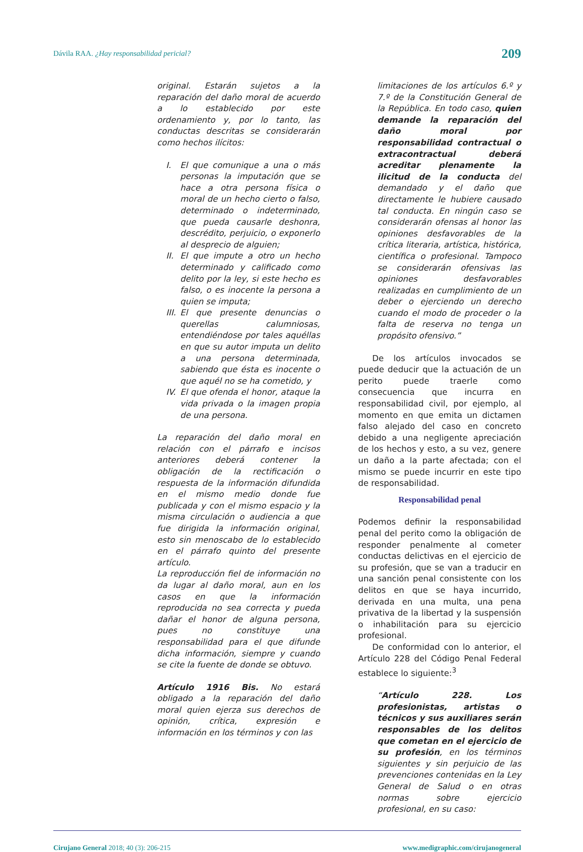Dávila RAA. ¿Hay responsabilidad pericial?
209
original. Estarán sujetos a la reparación del daño moral de acuerdo a lo establecido por este ordenamiento y, por lo tanto, las conductas descritas se considerarán como hechos ilícitos:
I. El que comunique a una o más personas la imputación que se hace a otra persona física o moral de un hecho cierto o falso, determinado o indeterminado, que pueda causarle deshonra, descrédito, perjuicio, o exponerlo al desprecio de alguien;
II. El que impute a otro un hecho determinado y calificado como delito por la ley, si este hecho es falso, o es inocente la persona a quien se imputa;
III. El que presente denuncias o querellas calumniosas, entendiéndose por tales aquéllas en que su autor imputa un delito a una persona determinada, sabiendo que ésta es inocente o que aquél no se ha cometido, y
IV. El que ofenda el honor, ataque la vida privada o la imagen propia de una persona.
La reparación del daño moral en relación con el párrafo e incisos anteriores deberá contener la obligación de la rectificación o respuesta de la información difundida en el mismo medio donde fue publicada y con el mismo espacio y la misma circulación o audiencia a que fue dirigida la información original, esto sin menoscabo de lo establecido en el párrafo quinto del presente artículo.
La reproducción fiel de información no da lugar al daño moral, aun en los casos en que la información reproducida no sea correcta y pueda dañar el honor de alguna persona, pues no constituye una responsabilidad para el que difunde dicha información, siempre y cuando se cite la fuente de donde se obtuvo.
Artículo 1916 Bis. No estará obligado a la reparación del daño moral quien ejerza sus derechos de opinión, crítica, expresión e información en los términos y con las
limitaciones de los artículos 6.º y 7.º de la Constitución General de la República. En todo caso, quien demande la reparación del daño moral por responsabilidad contractual o extracontractual deberá acreditar plenamente la ilicitud de la conducta del demandado y el daño que directamente le hubiere causado tal conducta. En ningún caso se considerarán ofensas al honor las opiniones desfavorables de la crítica literaria, artística, histórica, científica o profesional. Tampoco se considerarán ofensivas las opiniones desfavorables realizadas en cumplimiento de un deber o ejerciendo un derecho cuando el modo de proceder o la falta de reserva no tenga un propósito ofensivo.”
De los artículos invocados se puede deducir que la actuación de un perito puede traerle como consecuencia que incurra en responsabilidad civil, por ejemplo, al momento en que emita un dictamen falso alejado del caso en concreto debido a una negligente apreciación de los hechos y esto, a su vez, genere un daño a la parte afectada; con el mismo se puede incurrir en este tipo de responsabilidad.
Responsabilidad penal
Podemos definir la responsabilidad penal del perito como la obligación de responder penalmente al cometer conductas delictivas en el ejercicio de su profesión, que se van a traducir en una sanción penal consistente con los delitos en que se haya incurrido, derivada en una multa, una pena privativa de la libertad y la suspensión o inhabilitación para su ejercicio profesional.
De conformidad con lo anterior, el Artículo 228 del Código Penal Federal establece lo siguiente:<sup>3</sup>
“Artículo 228. Los profesionistas, artistas o técnicos y sus auxiliares serán responsables de los delitos que cometan en el ejercicio de su profesión, en los términos siguientes y sin perjuicio de las prevenciones contenidas en la Ley General de Salud o en otras normas sobre ejercicio profesional, en su caso:
Cirujano General 2018; 40 (3): 206-215
www.medigraphic.com/cirujanogeneral